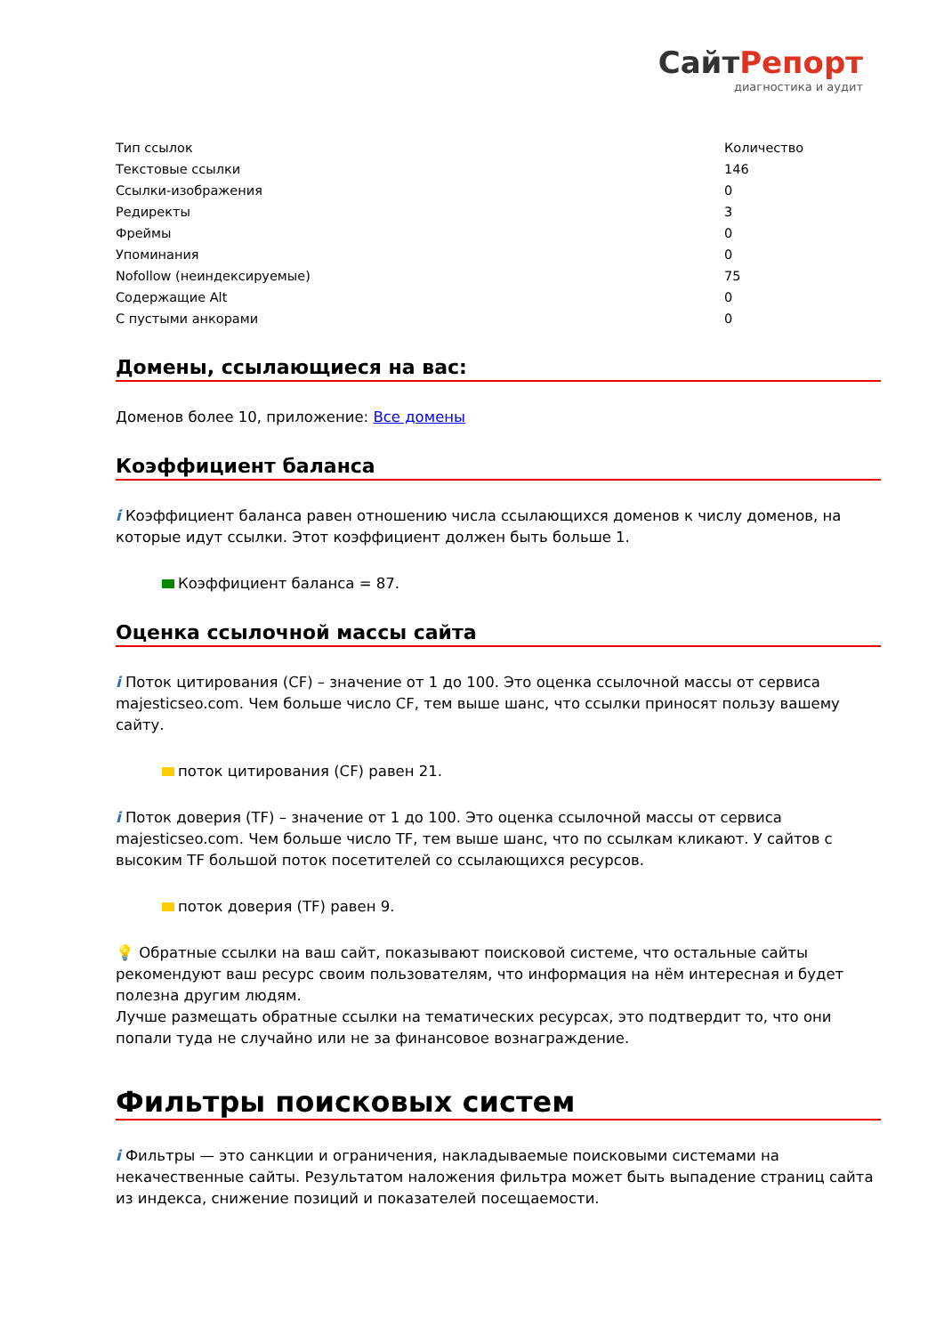СайтРепорт
диагностика и аудит
| Тип ссылок | Количество |
| Текстовые ссылки | 146 |
| Ссылки-изображения | 0 |
| Редиректы | 3 |
| Фреймы | 0 |
| Упоминания | 0 |
| Nofollow (неиндексируемые) | 75 |
| Содержащие Alt | 0 |
| С пустыми анкорами | 0 |
Домены, ссылающиеся на вас:
Доменов более 10, приложение: Все домены
Коэффициент баланса
i Коэффициент баланса равен отношению числа ссылающихся доменов к числу доменов, на которые идут ссылки. Этот коэффициент должен быть больше 1.
Коэффициент баланса = 87.
Оценка ссылочной массы сайта
i Поток цитирования (CF) – значение от 1 до 100. Это оценка ссылочной массы от сервиса majesticseo.com. Чем больше число CF, тем выше шанс, что ссылки приносят пользу вашему сайту.
поток цитирования (CF) равен 21.
i Поток доверия (TF) – значение от 1 до 100. Это оценка ссылочной массы от сервиса majesticseo.com. Чем больше число TF, тем выше шанс, что по ссылкам кликают. У сайтов с высоким TF большой поток посетителей со ссылающихся ресурсов.
поток доверия (TF) равен 9.
💡 Обратные ссылки на ваш сайт, показывают поисковой системе, что остальные сайты рекомендуют ваш ресурс своим пользователям, что информация на нём интересная и будет полезна другим людям.
Лучше размещать обратные ссылки на тематических ресурсах, это подтвердит то, что они попали туда не случайно или не за финансовое вознаграждение.
Фильтры поисковых систем
i Фильтры — это санкции и ограничения, накладываемые поисковыми системами на некачественные сайты. Результатом наложения фильтра может быть выпадение страниц сайта из индекса, снижение позиций и показателей посещаемости.